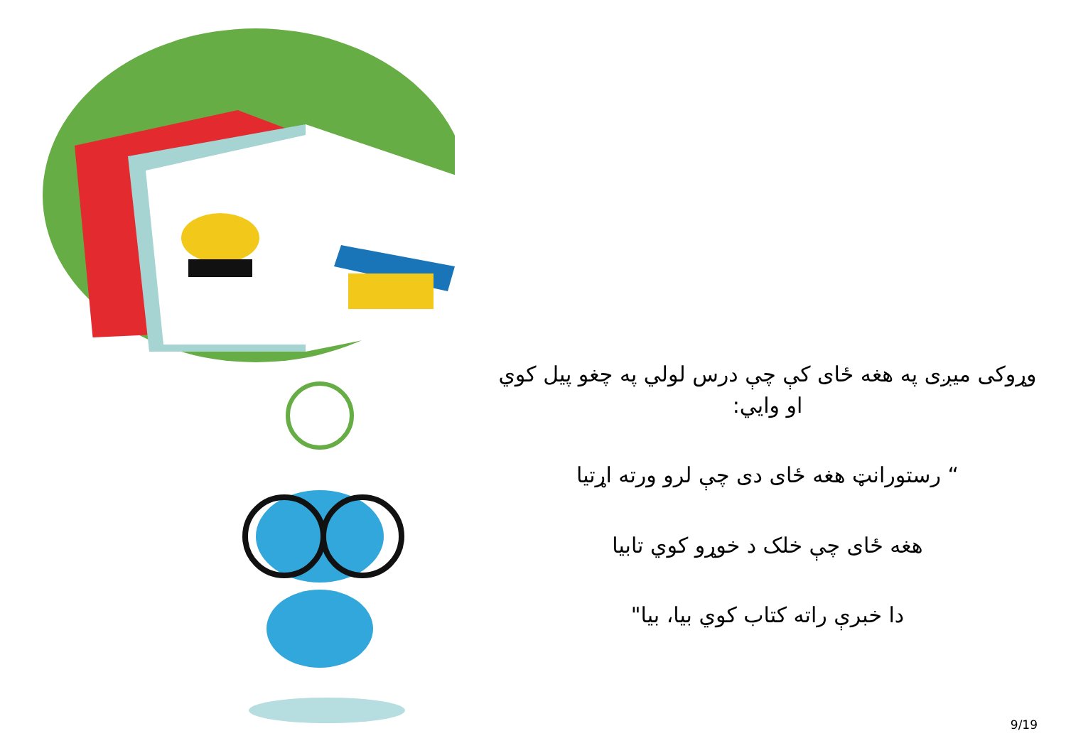وړوکی میږی په هغه ځای کې چې درس لولي په چغو پیل کوي او وایي:
“ رستورانټ هغه ځای دی چې لرو ورته اړتیا
هغه ځای چې خلک د خوړو کوي تابیا
دا خبرې راته کتاب کوي بیا، بیا"
9/19